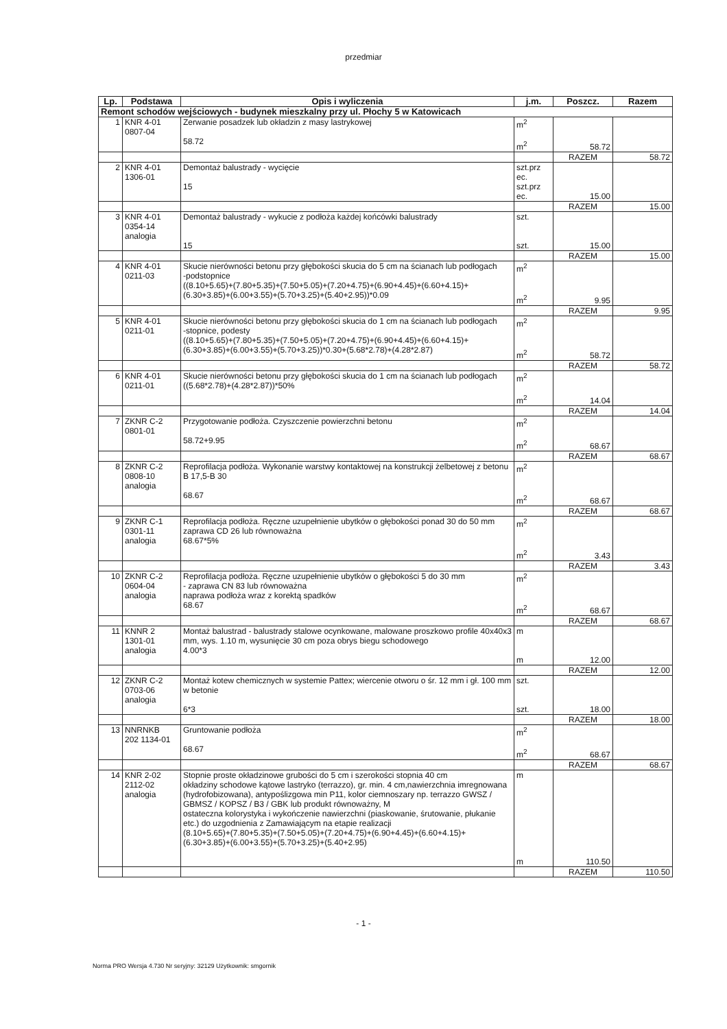przedmiar
| Lp. | Podstawa | Opis i wyliczenia | j.m. | Poszcz. | Razem |
| --- | --- | --- | --- | --- | --- |
| Remont schodów wejściowych - budynek mieszkalny przy ul. Płochy 5 w Katowicach | | | | | |
| 1 | KNR 4-01 0807-04 | Zerwanie posadzek lub okładzin z masy lastrykowej 58.72 | m<sup>2</sup> m<sup>2</sup> | 58.72 | |
| | | | | RAZEM | 58.72 |
| 2 | KNR 4-01 1306-01 | Demontaż balustrady - wycięcie 15 | szt.prz ec. szt.prz ec. | 15.00 | |
| | | | | RAZEM | 15.00 |
| 3 | KNR 4-01 0354-14 analogia | Demontaż balustrady - wykucie z podłoża każdej końcówki balustrady 15 | szt. szt. | 15.00 | |
| | | | | RAZEM | 15.00 |
| 4 | KNR 4-01 0211-03 | Skucie nierówności betonu przy głębokości skucia do 5 cm na ścianach lub podłogach -podstopnice ((8.10+5.65)+(7.80+5.35)+(7.50+5.05)+(7.20+4.75)+(6.90+4.45)+(6.60+4.15)+(6.30+3.85)+(6.00+3.55)+(5.70+3.25)+(5.40+2.95))*0.09 | m<sup>2</sup> m<sup>2</sup> | 9.95 | |
| | | | | RAZEM | 9.95 |
| 5 | KNR 4-01 0211-01 | Skucie nierówności betonu przy głębokości skucia do 1 cm na ścianach lub podłogach -stopnice, podesty ((8.10+5.65)+(7.80+5.35)+(7.50+5.05)+(7.20+4.75)+(6.90+4.45)+(6.60+4.15)+(6.30+3.85)+(6.00+3.55)+(5.70+3.25))*0.30+(5.68*2.78)+(4.28*2.87) | m<sup>2</sup> m<sup>2</sup> | 58.72 | |
| | | | | RAZEM | 58.72 |
| 6 | KNR 4-01 0211-01 | Skucie nierówności betonu przy głębokości skucia do 1 cm na ścianach lub podłogach ((5.68*2.78)+(4.28*2.87))*50% | m<sup>2</sup> m<sup>2</sup> | 14.04 | |
| | | | | RAZEM | 14.04 |
| 7 | ZKNR C-2 0801-01 | Przygotowanie podłoża. Czyszczenie powierzchni betonu 58.72+9.95 | m<sup>2</sup> m<sup>2</sup> | 68.67 | |
| | | | | RAZEM | 68.67 |
| 8 | ZKNR C-2 0808-10 analogia | Reprofilacja podłoża. Wykonanie warstwy kontaktowej na konstrukcji żelbetowej z betonu B 17,5-B 30 68.67 | m<sup>2</sup> m<sup>2</sup> | 68.67 | |
| | | | | RAZEM | 68.67 |
| 9 | ZKNR C-1 0301-11 analogia | Reprofilacja podłoża. Ręczne uzupełnienie ubytków o głębokości ponad 30 do 50 mm zaprawa CD 26 lub równoważna 68.67*5% | m<sup>2</sup> m<sup>2</sup> | 3.43 | |
| | | | | RAZEM | 3.43 |
| 10 | ZKNR C-2 0604-04 analogia | Reprofilacja podłoża. Ręczne uzupełnienie ubytków o głębokości 5 do 30 mm - zaprawa CN 83 lub równoważna naprawa podłoża wraz z korektą spadków 68.67 | m<sup>2</sup> m<sup>2</sup> | 68.67 | |
| | | | | RAZEM | 68.67 |
| 11 | KNNR 2 1301-01 analogia | Montaż balustrad - balustrady stalowe ocynkowane, malowane proszkowo profile 40x40x3 mm, wys. 1.10 m, wysunięcie 30 cm poza obrys biegu schodowego 4.00*3 | m m | 12.00 | |
| | | | | RAZEM | 12.00 |
| 12 | ZKNR C-2 0703-06 analogia | Montaż kotew chemicznych w systemie Pattex; wiercenie otworu o śr. 12 mm i gł. 100 mm w betonie 6*3 | szt. szt. | 18.00 | |
| | | | | RAZEM | 18.00 |
| 13 | NNRNKB 202 1134-01 | Gruntowanie podłoża 68.67 | m<sup>2</sup> m<sup>2</sup> | 68.67 | |
| | | | | RAZEM | 68.67 |
| 14 | KNR 2-02 2112-02 analogia | Stopnie proste okładzinowe grubości do 5 cm i szerokości stopnia 40 cm okładziny schodowe kątowe lastryko (terrazzo), gr. min. 4 cm,nawierzchnia imregnowana (hydrofobizowana), antypoślizgowa min P11, kolor ciemnoszary np. terrazzo GWSZ / GBMSZ / KOPSZ / B3 / GBK lub produkt równoważny, M ostateczna kolorystyka i wykończenie nawierzchni (piaskowanie, śrutowanie, płukanie etc.) do uzgodnienia z Zamawiającym na etapie realizacji (8.10+5.65)+(7.80+5.35)+(7.50+5.05)+(7.20+4.75)+(6.90+4.45)+(6.60+4.15)+(6.30+3.85)+(6.00+3.55)+(5.70+3.25)+(5.40+2.95) | m m | 110.50 | |
| | | | | RAZEM | 110.50 |
- 1 -
Norma PRO Wersja 4.730 Nr seryjny: 32129 Użytkownik: smgornik